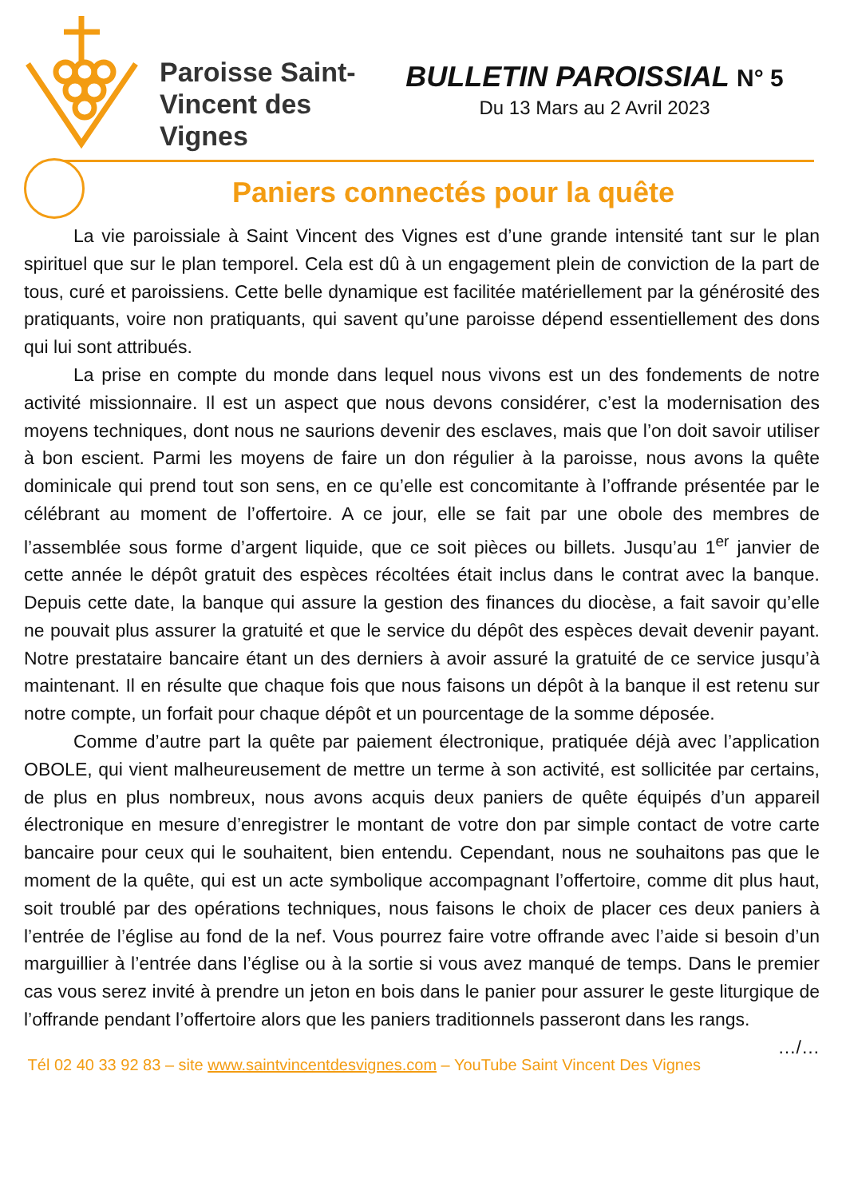Paroisse Saint-Vincent des Vignes
BULLETIN PAROISSIAL N° 5
Du 13 Mars au 2 Avril 2023
Paniers connectés pour la quête
La vie paroissiale à Saint Vincent des Vignes est d’une grande intensité tant sur le plan spirituel que sur le plan temporel. Cela est dû à un engagement plein de conviction de la part de tous, curé et paroissiens. Cette belle dynamique est facilitée matériellement par la générosité des pratiquants, voire non pratiquants, qui savent qu’une paroisse dépend essentiellement des dons qui lui sont attribués.
La prise en compte du monde dans lequel nous vivons est un des fondements de notre activité missionnaire. Il est un aspect que nous devons considérer, c’est la modernisation des moyens techniques, dont nous ne saurions devenir des esclaves, mais que l’on doit savoir utiliser à bon escient. Parmi les moyens de faire un don régulier à la paroisse, nous avons la quête dominicale qui prend tout son sens, en ce qu’elle est concomitante à l’offrande présentée par le célébrant au moment de l’offertoire. A ce jour, elle se fait par une obole des membres de l’assemblée sous forme d’argent liquide, que ce soit pièces ou billets. Jusqu’au 1<sup>er</sup> janvier de cette année le dépôt gratuit des espèces récoltées était inclus dans le contrat avec la banque. Depuis cette date, la banque qui assure la gestion des finances du diocèse, a fait savoir qu’elle ne pouvait plus assurer la gratuité et que le service du dépôt des espèces devait devenir payant. Notre prestataire bancaire étant un des derniers à avoir assuré la gratuité de ce service jusqu’à maintenant. Il en résulte que chaque fois que nous faisons un dépôt à la banque il est retenu sur notre compte, un forfait pour chaque dépôt et un pourcentage de la somme déposée.
Comme d’autre part la quête par paiement électronique, pratiquée déjà avec l’application OBOLE, qui vient malheureusement de mettre un terme à son activité, est sollicitée par certains, de plus en plus nombreux, nous avons acquis deux paniers de quête équipés d’un appareil électronique en mesure d’enregistrer le montant de votre don par simple contact de votre carte bancaire pour ceux qui le souhaitent, bien entendu. Cependant, nous ne souhaitons pas que le moment de la quête, qui est un acte symbolique accompagnant l’offertoire, comme dit plus haut, soit troublé par des opérations techniques, nous faisons le choix de placer ces deux paniers à l’entrée de l’église au fond de la nef. Vous pourrez faire votre offrande avec l’aide si besoin d’un marguillier à l’entrée dans l’église ou à la sortie si vous avez manqué de temps. Dans le premier cas vous serez invité à prendre un jeton en bois dans le panier pour assurer le geste liturgique de l’offrande pendant l’offertoire alors que les paniers traditionnels passeront dans les rangs. …/…
Tél 02 40 33 92 83 – site www.saintvincentdesvignes.com – YouTube Saint Vincent Des Vignes